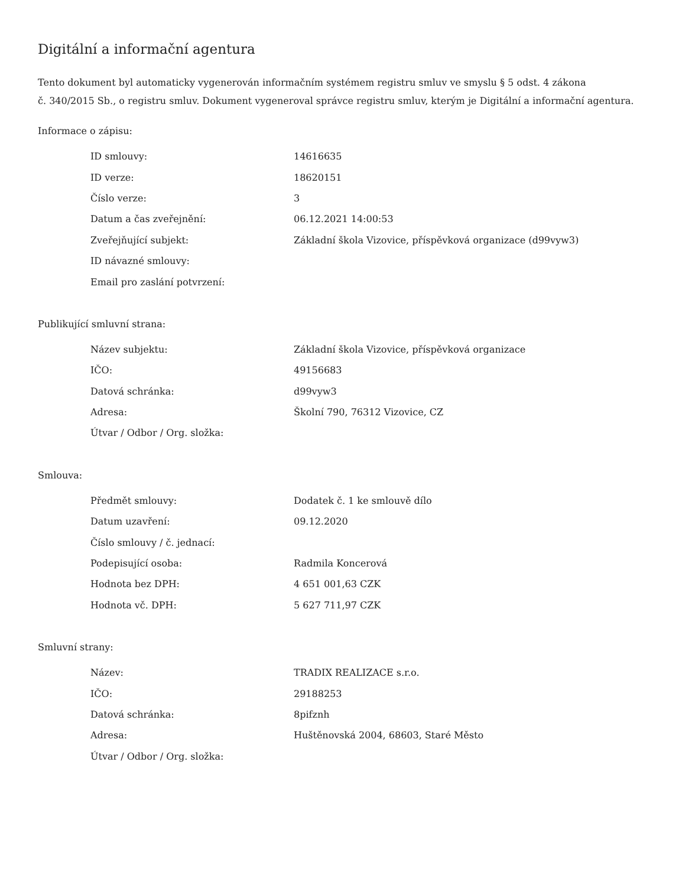Digitální a informační agentura
Tento dokument byl automaticky vygenerován informačním systémem registru smluv ve smyslu § 5 odst. 4 zákona
č. 340/2015 Sb., o registru smluv. Dokument vygeneroval správce registru smluv, kterým je Digitální a informační agentura.
Informace o zápisu:
| ID smlouvy: | 14616635 |
| ID verze: | 18620151 |
| Číslo verze: | 3 |
| Datum a čas zveřejnění: | 06.12.2021 14:00:53 |
| Zveřejňující subjekt: | Základní škola Vizovice, příspěvková organizace (d99vyw3) |
| ID návazné smlouvy: | |
| Email pro zaslání potvrzení: | |
Publikující smluvní strana:
| Název subjektu: | Základní škola Vizovice, příspěvková organizace |
| IČO: | 49156683 |
| Datová schránka: | d99vyw3 |
| Adresa: | Školní 790, 76312 Vizovice, CZ |
| Útvar / Odbor / Org. složka: | |
Smlouva:
| Předmět smlouvy: | Dodatek č. 1 ke smlouvě dílo |
| Datum uzavření: | 09.12.2020 |
| Číslo smlouvy / č. jednací: | |
| Podepisující osoba: | Radmila Koncerová |
| Hodnota bez DPH: | 4 651 001,63 CZK |
| Hodnota vč. DPH: | 5 627 711,97 CZK |
Smluvní strany:
| Název: | TRADIX REALIZACE s.r.o. |
| IČO: | 29188253 |
| Datová schránka: | 8pifznh |
| Adresa: | Huštěnovská 2004, 68603, Staré Město |
| Útvar / Odbor / Org. složka: | |